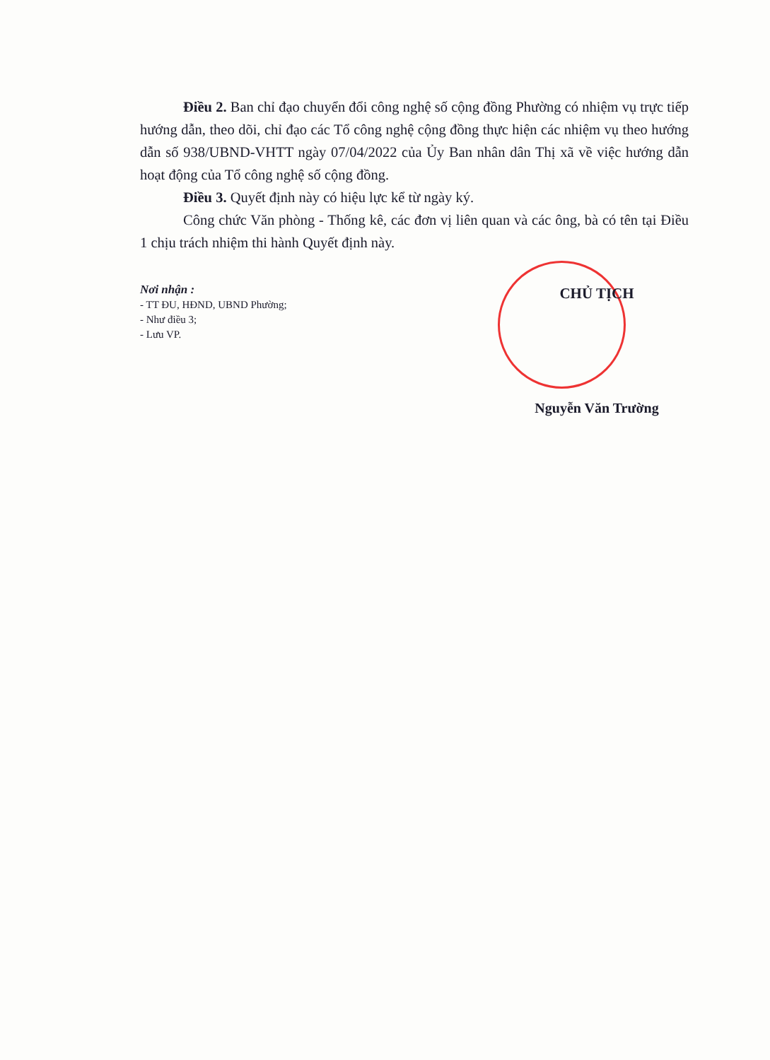Điều 2. Ban chỉ đạo chuyển đổi công nghệ số cộng đồng Phường có nhiệm vụ trực tiếp hướng dẫn, theo dõi, chỉ đạo các Tổ công nghệ cộng đồng thực hiện các nhiệm vụ theo hướng dẫn số 938/UBND-VHTT ngày 07/04/2022 của Ủy Ban nhân dân Thị xã về việc hướng dẫn hoạt động của Tổ công nghệ số cộng đồng.
Điều 3. Quyết định này có hiệu lực kể từ ngày ký.
Công chức Văn phòng - Thống kê, các đơn vị liên quan và các ông, bà có tên tại Điều 1 chịu trách nhiệm thi hành Quyết định này.
Nơi nhận :
- TT ĐU, HĐND, UBND Phường;
- Như điều 3;
- Lưu VP.
CHỦ TỊCH
Nguyễn Văn Trường